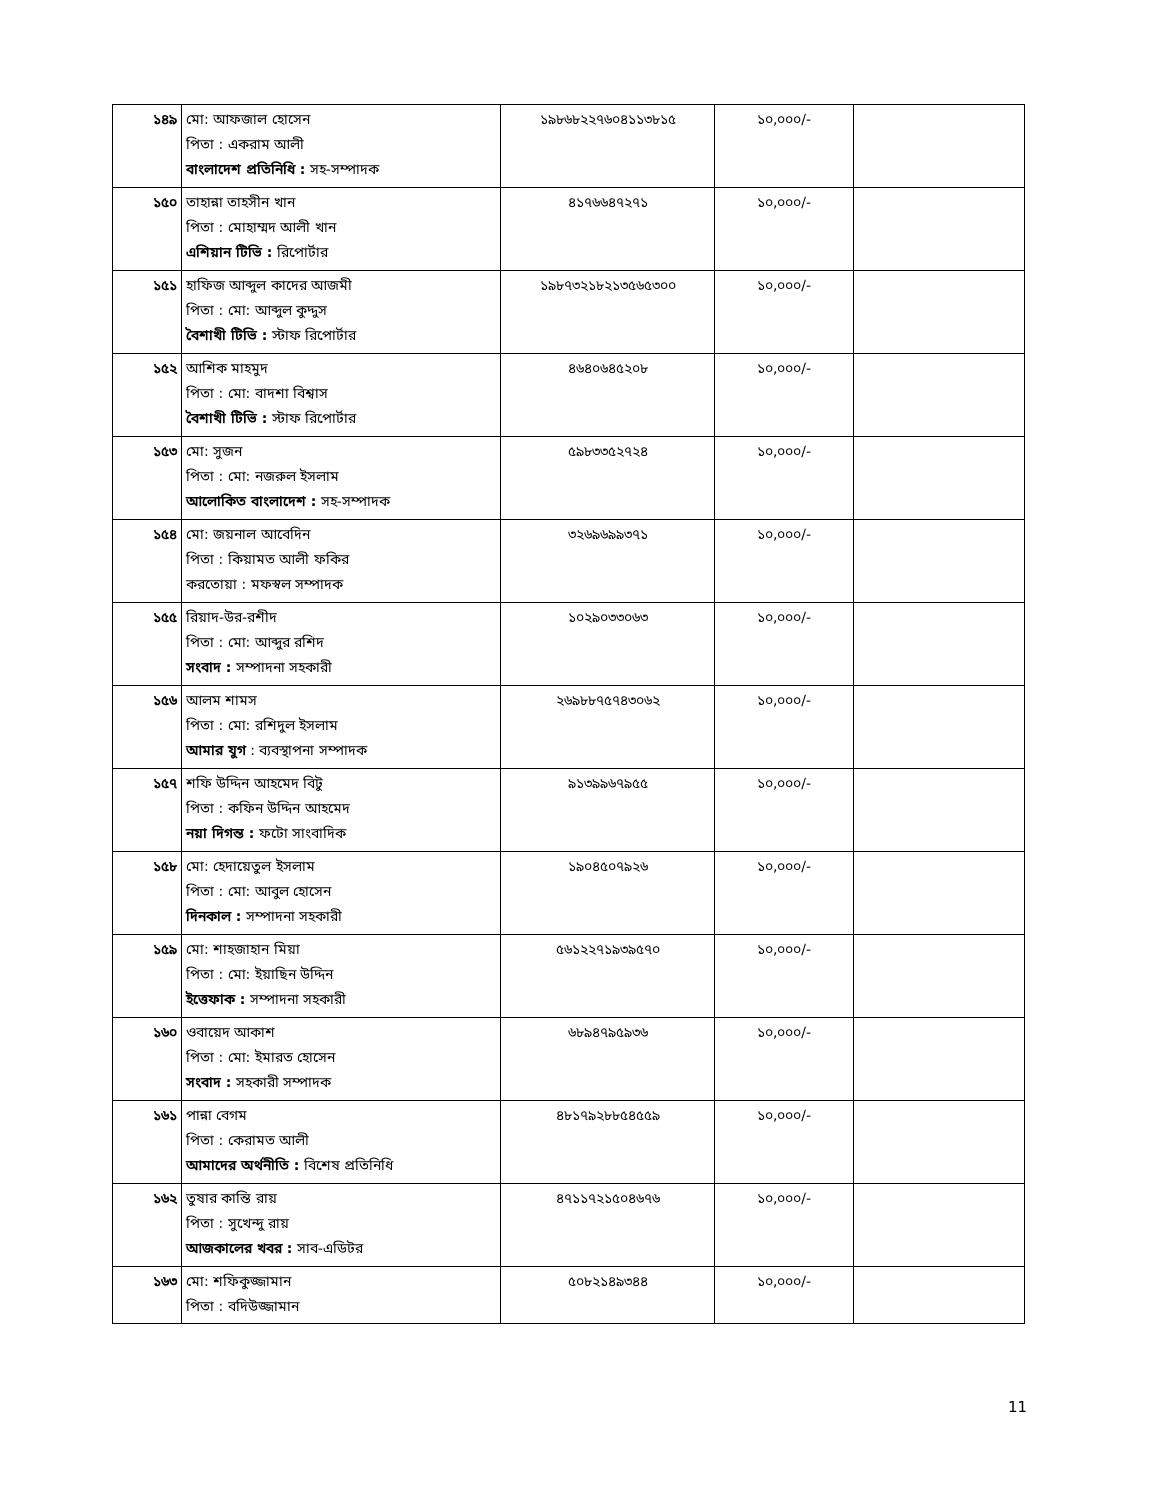| ১৪৯ | মো: আফজাল হোসেন পিতা : একরাম আলী বাংলাদেশ প্রতিনিধি : সহ-সম্পাদক | ১৯৮৬৮২২৭৬০৪১১৩৮১৫ | ১০,০০০/- | |
| ১৫০ | তাহান্না তাহসীন খান পিতা : মোহাম্মদ আলী খান এশিয়ান টিভি : রিপোর্টার | ৪১৭৬৬৪৭২৭১ | ১০,০০০/- | |
| ১৫১ | হাফিজ আব্দুল কাদের আজমী পিতা : মো: আব্দুল কুদ্দুস বৈশাখী টিভি : স্টাফ রিপোর্টার | ১৯৮৭৩২১৮২১৩৫৬৫৩০০ | ১০,০০০/- | |
| ১৫২ | আশিক মাহমুদ পিতা : মো: বাদশা বিশ্বাস বৈশাখী টিভি : স্টাফ রিপোর্টার | ৪৬৪০৬৪৫২০৮ | ১০,০০০/- | |
| ১৫৩ | মো: সুজন পিতা : মো: নজরুল ইসলাম আলোকিত বাংলাদেশ : সহ-সম্পাদক | ৫৯৮৩৩৫২৭২৪ | ১০,০০০/- | |
| ১৫৪ | মো: জয়নাল আবেদিন পিতা : কিয়ামত আলী ফকির করতোয়া : মফস্বল সম্পাদক | ৩২৬৯৬৯৯৩৭১ | ১০,০০০/- | |
| ১৫৫ | রিয়াদ-উর-রশীদ পিতা : মো: আব্দুর রশিদ সংবাদ : সম্পাদনা সহকারী | ১০২৯০৩৩০৬৩ | ১০,০০০/- | |
| ১৫৬ | আলম শামস পিতা : মো: রশিদুল ইসলাম আমার যুগ : ব্যবস্থাপনা সম্পাদক | ২৬৯৮৮৭৫৭৪৩০৬২ | ১০,০০০/- | |
| ১৫৭ | শফি উদ্দিন আহমেদ বিটু পিতা : কফিন উদ্দিন আহমেদ নয়া দিগন্ত : ফটো সাংবাদিক | ৯১৩৯৯৬৭৯৫৫ | ১০,০০০/- | |
| ১৫৮ | মো: হেদায়েতুল ইসলাম পিতা : মো: আবুল হোসেন দিনকাল : সম্পাদনা সহকারী | ১৯০৪৫০৭৯২৬ | ১০,০০০/- | |
| ১৫৯ | মো: শাহজাহান মিয়া পিতা : মো: ইয়াছিন উদ্দিন ইত্তেফাক : সম্পাদনা সহকারী | ৫৬১২২৭১৯৩৯৫৭০ | ১০,০০০/- | |
| ১৬০ | ওবায়েদ আকাশ পিতা : মো: ইমারত হোসেন সংবাদ : সহকারী সম্পাদক | ৬৮৯৪৭৯৫৯৩৬ | ১০,০০০/- | |
| ১৬১ | পান্না বেগম পিতা : কেরামত আলী আমাদের অর্থনীতি : বিশেষ প্রতিনিধি | ৪৮১৭৯২৮৮৫৪৫৫৯ | ১০,০০০/- | |
| ১৬২ | তুষার কান্তি রায় পিতা : সুখেন্দু রায় আজকালের খবর : সাব-এডিটর | ৪৭১১৭২১৫০৪৬৭৬ | ১০,০০০/- | |
| ১৬৩ | মো: শফিকুজ্জামান পিতা : বদিউজ্জামান | ৫০৮২১৪৯৩৪৪ | ১০,০০০/- | |
11